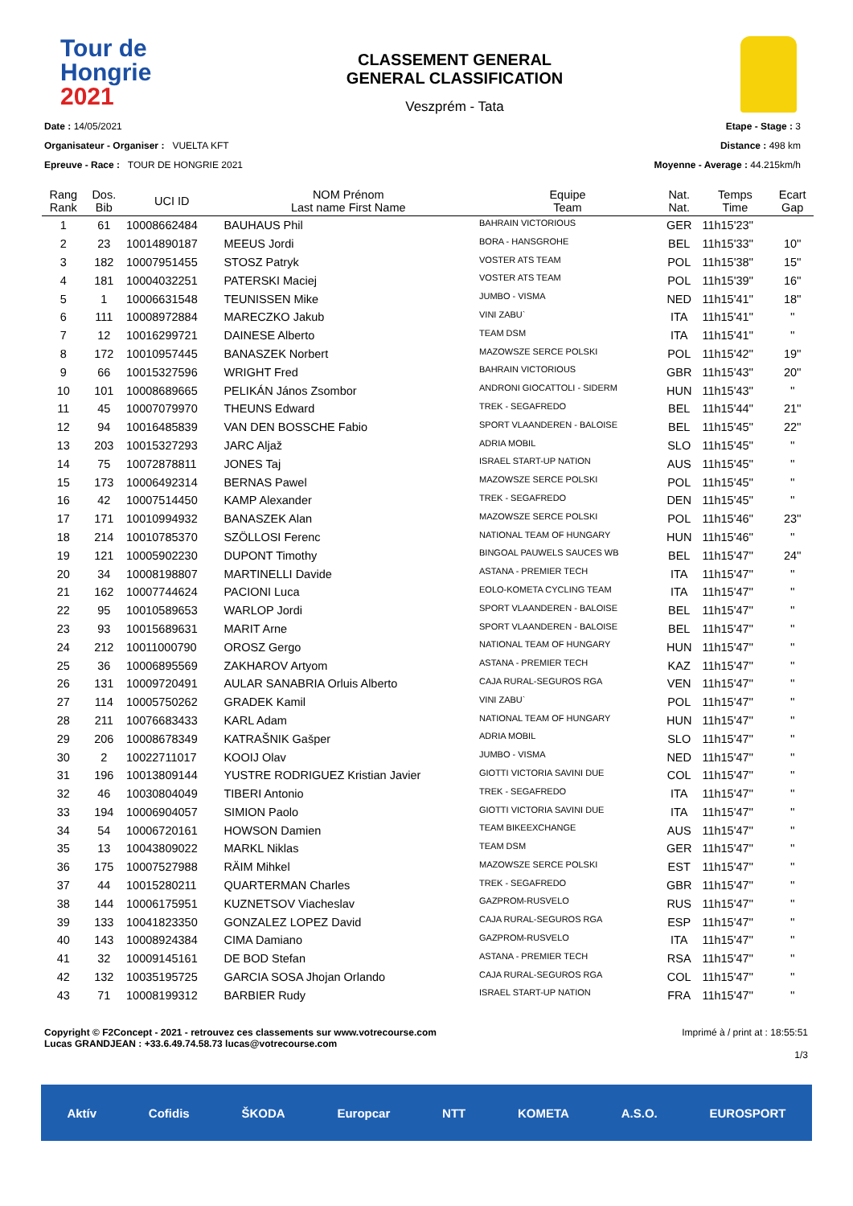Tour de
Hongrie
2021
CLASSEMENT GENERAL
GENERAL CLASSIFICATION
Veszprém - Tata
Date : 14/05/2021
Organisateur - Organiser : VUELTA KFT
Epreuve - Race : TOUR DE HONGRIE 2021
Etape - Stage : 3
Distance : 498 km
Moyenne - Average : 44.215km/h
| Rang Rank | Dos. Bib | UCI ID | NOM Prénom Last name First Name | Equipe Team | Nat. Nat. | Temps Time | Ecart Gap |
| --- | --- | --- | --- | --- | --- | --- | --- |
| 1 | 61 | 10008662484 | BAUHAUS Phil | BAHRAIN VICTORIOUS | GER | 11h15'23'' | |
| 2 | 23 | 10014890187 | MEEUS Jordi | BORA - HANSGROHE | BEL | 11h15'33'' | 10'' |
| 3 | 182 | 10007951455 | STOSZ Patryk | VOSTER ATS TEAM | POL | 11h15'38'' | 15'' |
| 4 | 181 | 10004032251 | PATERSKI Maciej | VOSTER ATS TEAM | POL | 11h15'39'' | 16'' |
| 5 | 1 | 10006631548 | TEUNISSEN Mike | JUMBO - VISMA | NED | 11h15'41'' | 18'' |
| 6 | 111 | 10008972884 | MARECZKO Jakub | VINI ZABU` | ITA | 11h15'41'' | '' |
| 7 | 12 | 10016299721 | DAINESE Alberto | TEAM DSM | ITA | 11h15'41'' | '' |
| 8 | 172 | 10010957445 | BANASZEK Norbert | MAZOWSZE SERCE POLSKI | POL | 11h15'42'' | 19'' |
| 9 | 66 | 10015327596 | WRIGHT Fred | BAHRAIN VICTORIOUS | GBR | 11h15'43'' | 20'' |
| 10 | 101 | 10008689665 | PELIKÁN János Zsombor | ANDRONI GIOCATTOLI - SIDERM | HUN | 11h15'43'' | '' |
| 11 | 45 | 10007079970 | THEUNS Edward | TREK - SEGAFREDO | BEL | 11h15'44'' | 21'' |
| 12 | 94 | 10016485839 | VAN DEN BOSSCHE Fabio | SPORT VLAANDEREN - BALOISE | BEL | 11h15'45'' | 22'' |
| 13 | 203 | 10015327293 | JARC Aljaž | ADRIA MOBIL | SLO | 11h15'45'' | '' |
| 14 | 75 | 10072878811 | JONES Taj | ISRAEL START-UP NATION | AUS | 11h15'45'' | '' |
| 15 | 173 | 10006492314 | BERNAS Pawel | MAZOWSZE SERCE POLSKI | POL | 11h15'45'' | '' |
| 16 | 42 | 10007514450 | KAMP Alexander | TREK - SEGAFREDO | DEN | 11h15'45'' | '' |
| 17 | 171 | 10010994932 | BANASZEK Alan | MAZOWSZE SERCE POLSKI | POL | 11h15'46'' | 23'' |
| 18 | 214 | 10010785370 | SZÖLLOSI Ferenc | NATIONAL TEAM OF HUNGARY | HUN | 11h15'46'' | '' |
| 19 | 121 | 10005902230 | DUPONT Timothy | BINGOAL PAUWELS SAUCES WB | BEL | 11h15'47'' | 24'' |
| 20 | 34 | 10008198807 | MARTINELLI Davide | ASTANA - PREMIER TECH | ITA | 11h15'47'' | '' |
| 21 | 162 | 10007744624 | PACIONI Luca | EOLO-KOMETA CYCLING TEAM | ITA | 11h15'47'' | '' |
| 22 | 95 | 10010589653 | WARLOP Jordi | SPORT VLAANDEREN - BALOISE | BEL | 11h15'47'' | '' |
| 23 | 93 | 10015689631 | MARIT Arne | SPORT VLAANDEREN - BALOISE | BEL | 11h15'47'' | '' |
| 24 | 212 | 10011000790 | OROSZ Gergo | NATIONAL TEAM OF HUNGARY | HUN | 11h15'47'' | '' |
| 25 | 36 | 10006895569 | ZAKHAROV Artyom | ASTANA - PREMIER TECH | KAZ | 11h15'47'' | '' |
| 26 | 131 | 10009720491 | AULAR SANABRIA Orluis Alberto | CAJA RURAL-SEGUROS RGA | VEN | 11h15'47'' | '' |
| 27 | 114 | 10005750262 | GRADEK Kamil | VINI ZABU` | POL | 11h15'47'' | '' |
| 28 | 211 | 10076683433 | KARL Adam | NATIONAL TEAM OF HUNGARY | HUN | 11h15'47'' | '' |
| 29 | 206 | 10008678349 | KATRAŠNIK Gašper | ADRIA MOBIL | SLO | 11h15'47'' | '' |
| 30 | 2 | 10022711017 | KOOIJ Olav | JUMBO - VISMA | NED | 11h15'47'' | '' |
| 31 | 196 | 10013809144 | YUSTRE RODRIGUEZ Kristian Javier | GIOTTI VICTORIA SAVINI DUE | COL | 11h15'47'' | '' |
| 32 | 46 | 10030804049 | TIBERI Antonio | TREK - SEGAFREDO | ITA | 11h15'47'' | '' |
| 33 | 194 | 10006904057 | SIMION Paolo | GIOTTI VICTORIA SAVINI DUE | ITA | 11h15'47'' | '' |
| 34 | 54 | 10006720161 | HOWSON Damien | TEAM BIKEEXCHANGE | AUS | 11h15'47'' | '' |
| 35 | 13 | 10043809022 | MARKL Niklas | TEAM DSM | GER | 11h15'47'' | '' |
| 36 | 175 | 10007527988 | RÄIM Mihkel | MAZOWSZE SERCE POLSKI | EST | 11h15'47'' | '' |
| 37 | 44 | 10015280211 | QUARTERMAN Charles | TREK - SEGAFREDO | GBR | 11h15'47'' | '' |
| 38 | 144 | 10006175951 | KUZNETSOV Viacheslav | GAZPROM-RUSVELO | RUS | 11h15'47'' | '' |
| 39 | 133 | 10041823350 | GONZALEZ LOPEZ David | CAJA RURAL-SEGUROS RGA | ESP | 11h15'47'' | '' |
| 40 | 143 | 10008924384 | CIMA Damiano | GAZPROM-RUSVELO | ITA | 11h15'47'' | '' |
| 41 | 32 | 10009145161 | DE BOD Stefan | ASTANA - PREMIER TECH | RSA | 11h15'47'' | '' |
| 42 | 132 | 10035195725 | GARCIA SOSA Jhojan Orlando | CAJA RURAL-SEGUROS RGA | COL | 11h15'47'' | '' |
| 43 | 71 | 10008199312 | BARBIER Rudy | ISRAEL START-UP NATION | FRA | 11h15'47'' | '' |
Copyright © F2Concept - 2021 - retrouvez ces classements sur www.votrecourse.com
Lucas GRANDJEAN : +33.6.49.74.58.73 lucas@votrecourse.com
Imprimé à / print at : 18:55:51
1/3
Aktív Cofidis ŠKODA Europcar NTT KOMETA A.S.O. EUROSPORT